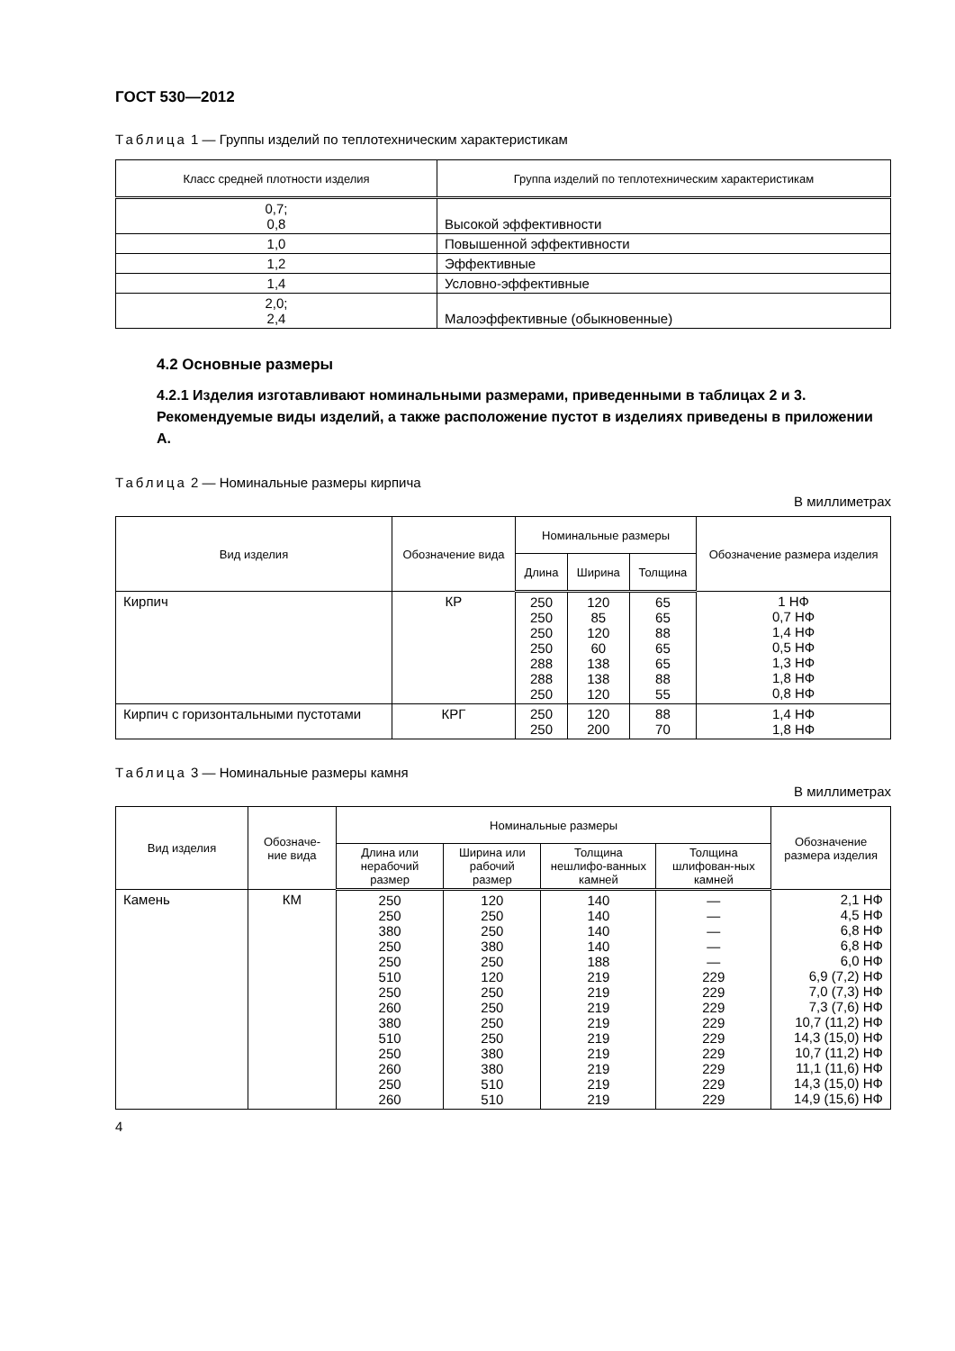ГОСТ 530—2012
Таблица 1 — Группы изделий по теплотехническим характеристикам
| Класс средней плотности изделия | Группа изделий по теплотехническим характеристикам |
| --- | --- |
| 0,7; 0,8 | Высокой эффективности |
| 1,0 | Повышенной эффективности |
| 1,2 | Эффективные |
| 1,4 | Условно-эффективные |
| 2,0; 2,4 | Малоэффективные (обыкновенные) |
4.2 Основные размеры
4.2.1 Изделия изготавливают номинальными размерами, приведенными в таблицах 2 и 3.
Рекомендуемые виды изделий, а также расположение пустот в изделиях приведены в приложении А.
Таблица 2 — Номинальные размеры кирпича
В миллиметрах
| Вид изделия | Обозначение вида | Номинальные размеры | | | Обозначение размера изделия |
| --- | --- | --- | --- | --- | --- |
| | | Длина | Ширина | Толщина | |
| Кирпич | КР | 250 250 250 250 288 288 250 | 120 85 120 60 138 138 120 | 65 65 88 65 65 88 55 | 1 НФ 0,7 НФ 1,4 НФ 0,5 НФ 1,3 НФ 1,8 НФ 0,8 НФ |
| Кирпич с горизонтальными пустотами | КРГ | 250 250 | 120 200 | 88 70 | 1,4 НФ 1,8 НФ |
Таблица 3 — Номинальные размеры камня
В миллиметрах
| Вид изделия | Обозначе-ние вида | Номинальные размеры | | | | Обозначение размера изделия |
| --- | --- | --- | --- | --- | --- | --- |
| | | Длина или нерабочий размер | Ширина или рабочий размер | Толщина нешлифо-ванных камней | Толщина шлифован-ных камней | |
| Камень | КМ | 250 250 380 250 250 510 250 260 380 510 250 260 250 260 | 120 250 250 380 250 120 250 250 250 250 380 380 510 510 | 140 140 140 140 188 219 219 219 219 219 219 219 219 219 | — — — — — 229 229 229 229 229 229 229 229 229 | 2,1 НФ 4,5 НФ 6,8 НФ 6,8 НФ 6,0 НФ 6,9 (7,2) НФ 7,0 (7,3) НФ 7,3 (7,6) НФ 10,7 (11,2) НФ 14,3 (15,0) НФ 10,7 (11,2) НФ 11,1 (11,6) НФ 14,3 (15,0) НФ 14,9 (15,6) НФ |
4